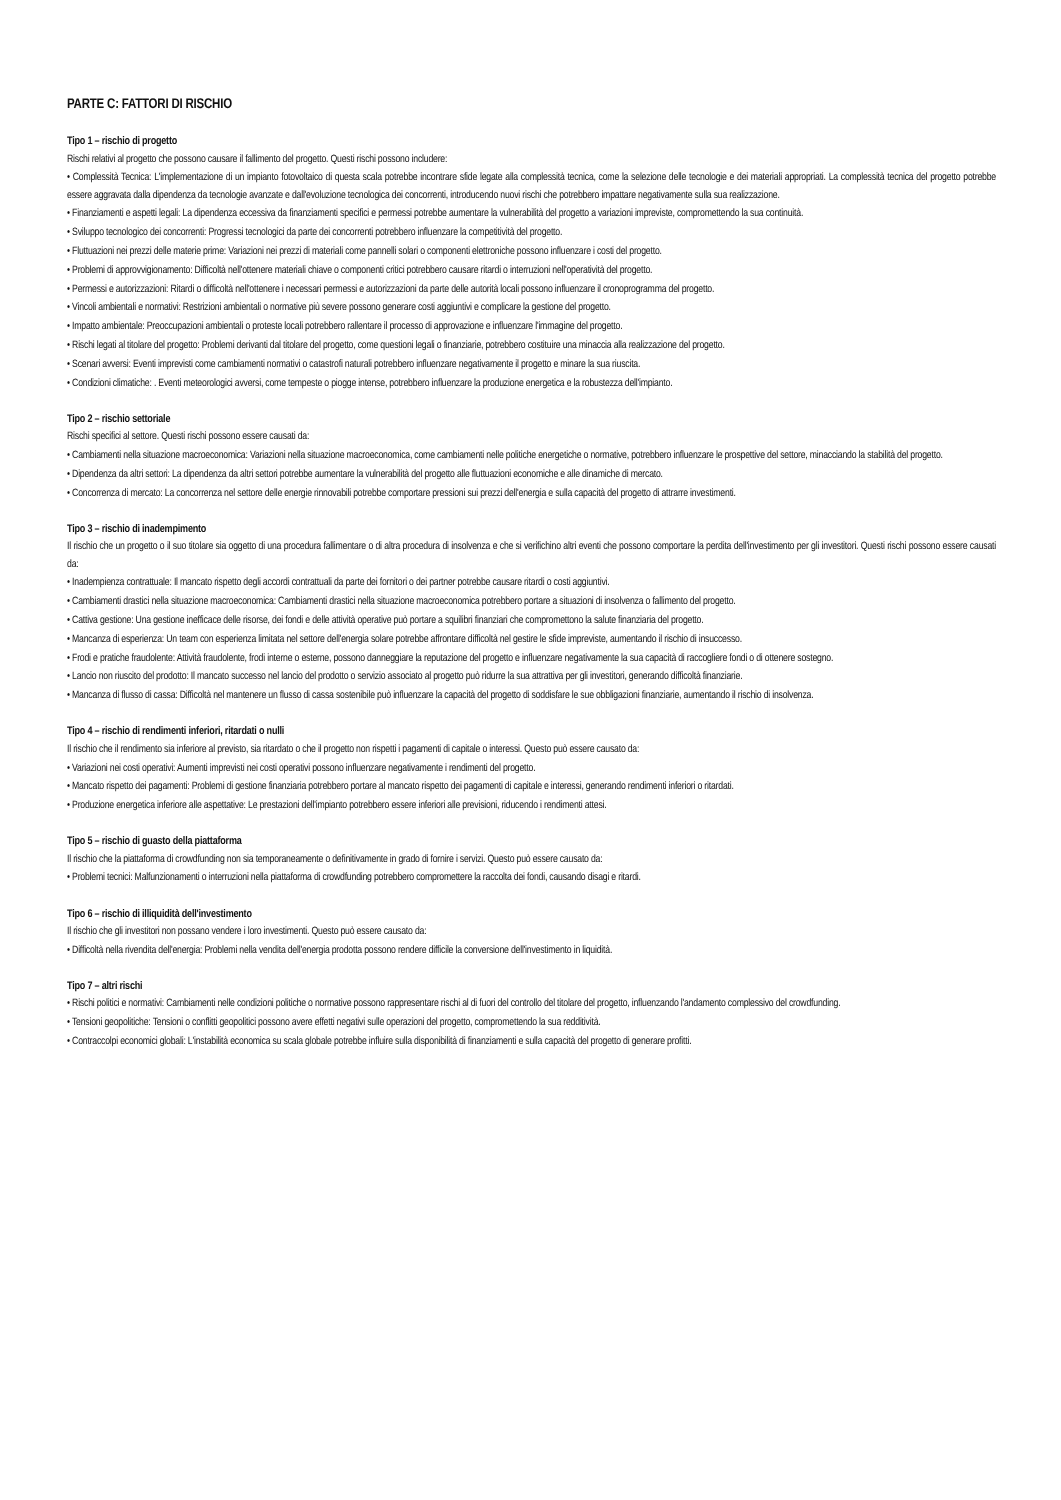PARTE C: FATTORI DI RISCHIO
Tipo 1 – rischio di progetto
Rischi relativi al progetto che possono causare il fallimento del progetto. Questi rischi possono includere:
• Complessità Tecnica: L'implementazione di un impianto fotovoltaico di questa scala potrebbe incontrare sfide legate alla complessità tecnica, come la selezione delle tecnologie e dei materiali appropriati. La complessità tecnica del progetto potrebbe essere aggravata dalla dipendenza da tecnologie avanzate e dall'evoluzione tecnologica dei concorrenti, introducendo nuovi rischi che potrebbero impattare negativamente sulla sua realizzazione.
• Finanziamenti e aspetti legali: La dipendenza eccessiva da finanziamenti specifici e permessi potrebbe aumentare la vulnerabilità del progetto a variazioni impreviste, compromettendo la sua continuità.
• Sviluppo tecnologico dei concorrenti: Progressi tecnologici da parte dei concorrenti potrebbero influenzare la competitività del progetto.
• Fluttuazioni nei prezzi delle materie prime: Variazioni nei prezzi di materiali come pannelli solari o componenti elettroniche possono influenzare i costi del progetto.
• Problemi di approvvigionamento: Difficoltà nell'ottenere materiali chiave o componenti critici potrebbero causare ritardi o interruzioni nell'operatività del progetto.
• Permessi e autorizzazioni: Ritardi o difficoltà nell'ottenere i necessari permessi e autorizzazioni da parte delle autorità locali possono influenzare il cronoprogramma del progetto.
• Vincoli ambientali e normativi: Restrizioni ambientali o normative più severe possono generare costi aggiuntivi e complicare la gestione del progetto.
• Impatto ambientale: Preoccupazioni ambientali o proteste locali potrebbero rallentare il processo di approvazione e influenzare l'immagine del progetto.
• Rischi legati al titolare del progetto: Problemi derivanti dal titolare del progetto, come questioni legali o finanziarie, potrebbero costituire una minaccia alla realizzazione del progetto.
• Scenari avversi: Eventi imprevisti come cambiamenti normativi o catastrofi naturali potrebbero influenzare negativamente il progetto e minare la sua riuscita.
• Condizioni climatiche: . Eventi meteorologici avversi, come tempeste o piogge intense, potrebbero influenzare la produzione energetica e la robustezza dell'impianto.
Tipo 2 – rischio settoriale
Rischi specifici al settore. Questi rischi possono essere causati da:
• Cambiamenti nella situazione macroeconomica: Variazioni nella situazione macroeconomica, come cambiamenti nelle politiche energetiche o normative, potrebbero influenzare le prospettive del settore, minacciando la stabilità del progetto.
• Dipendenza da altri settori: La dipendenza da altri settori potrebbe aumentare la vulnerabilità del progetto alle fluttuazioni economiche e alle dinamiche di mercato.
• Concorrenza di mercato: La concorrenza nel settore delle energie rinnovabili potrebbe comportare pressioni sui prezzi dell'energia e sulla capacità del progetto di attrarre investimenti.
Tipo 3 – rischio di inadempimento
Il rischio che un progetto o il suo titolare sia oggetto di una procedura fallimentare o di altra procedura di insolvenza e che si verifichino altri eventi che possono comportare la perdita dell'investimento per gli investitori. Questi rischi possono essere causati da:
• Inadempienza contrattuale: Il mancato rispetto degli accordi contrattuali da parte dei fornitori o dei partner potrebbe causare ritardi o costi aggiuntivi.
• Cambiamenti drastici nella situazione macroeconomica: Cambiamenti drastici nella situazione macroeconomica potrebbero portare a situazioni di insolvenza o fallimento del progetto.
• Cattiva gestione: Una gestione inefficace delle risorse, dei fondi e delle attività operative può portare a squilibri finanziari che compromettono la salute finanziaria del progetto.
• Mancanza di esperienza: Un team con esperienza limitata nel settore dell'energia solare potrebbe affrontare difficoltà nel gestire le sfide impreviste, aumentando il rischio di insuccesso.
• Frodi e pratiche fraudolente: Attività fraudolente, frodi interne o esterne, possono danneggiare la reputazione del progetto e influenzare negativamente la sua capacità di raccogliere fondi o di ottenere sostegno.
• Lancio non riuscito del prodotto: Il mancato successo nel lancio del prodotto o servizio associato al progetto può ridurre la sua attrattiva per gli investitori, generando difficoltà finanziarie.
• Mancanza di flusso di cassa: Difficoltà nel mantenere un flusso di cassa sostenibile può influenzare la capacità del progetto di soddisfare le sue obbligazioni finanziarie, aumentando il rischio di insolvenza.
Tipo 4 – rischio di rendimenti inferiori, ritardati o nulli
Il rischio che il rendimento sia inferiore al previsto, sia ritardato o che il progetto non rispetti i pagamenti di capitale o interessi. Questo può essere causato da:
• Variazioni nei costi operativi: Aumenti imprevisti nei costi operativi possono influenzare negativamente i rendimenti del progetto.
• Mancato rispetto dei pagamenti: Problemi di gestione finanziaria potrebbero portare al mancato rispetto dei pagamenti di capitale e interessi, generando rendimenti inferiori o ritardati.
• Produzione energetica inferiore alle aspettative: Le prestazioni dell'impianto potrebbero essere inferiori alle previsioni, riducendo i rendimenti attesi.
Tipo 5 – rischio di guasto della piattaforma
Il rischio che la piattaforma di crowdfunding non sia temporaneamente o definitivamente in grado di fornire i servizi. Questo può essere causato da:
• Problemi tecnici: Malfunzionamenti o interruzioni nella piattaforma di crowdfunding potrebbero compromettere la raccolta dei fondi, causando disagi e ritardi.
Tipo 6 – rischio di illiquidità dell'investimento
Il rischio che gli investitori non possano vendere i loro investimenti. Questo può essere causato da:
• Difficoltà nella rivendita dell'energia: Problemi nella vendita dell'energia prodotta possono rendere difficile la conversione dell'investimento in liquidità.
Tipo 7 – altri rischi
• Rischi politici e normativi: Cambiamenti nelle condizioni politiche o normative possono rappresentare rischi al di fuori del controllo del titolare del progetto, influenzando l'andamento complessivo del crowdfunding.
• Tensioni geopolitiche: Tensioni o conflitti geopolitici possono avere effetti negativi sulle operazioni del progetto, compromettendo la sua redditività.
• Contraccolpi economici globali: L'instabilità economica su scala globale potrebbe influire sulla disponibilità di finanziamenti e sulla capacità del progetto di generare profitti.